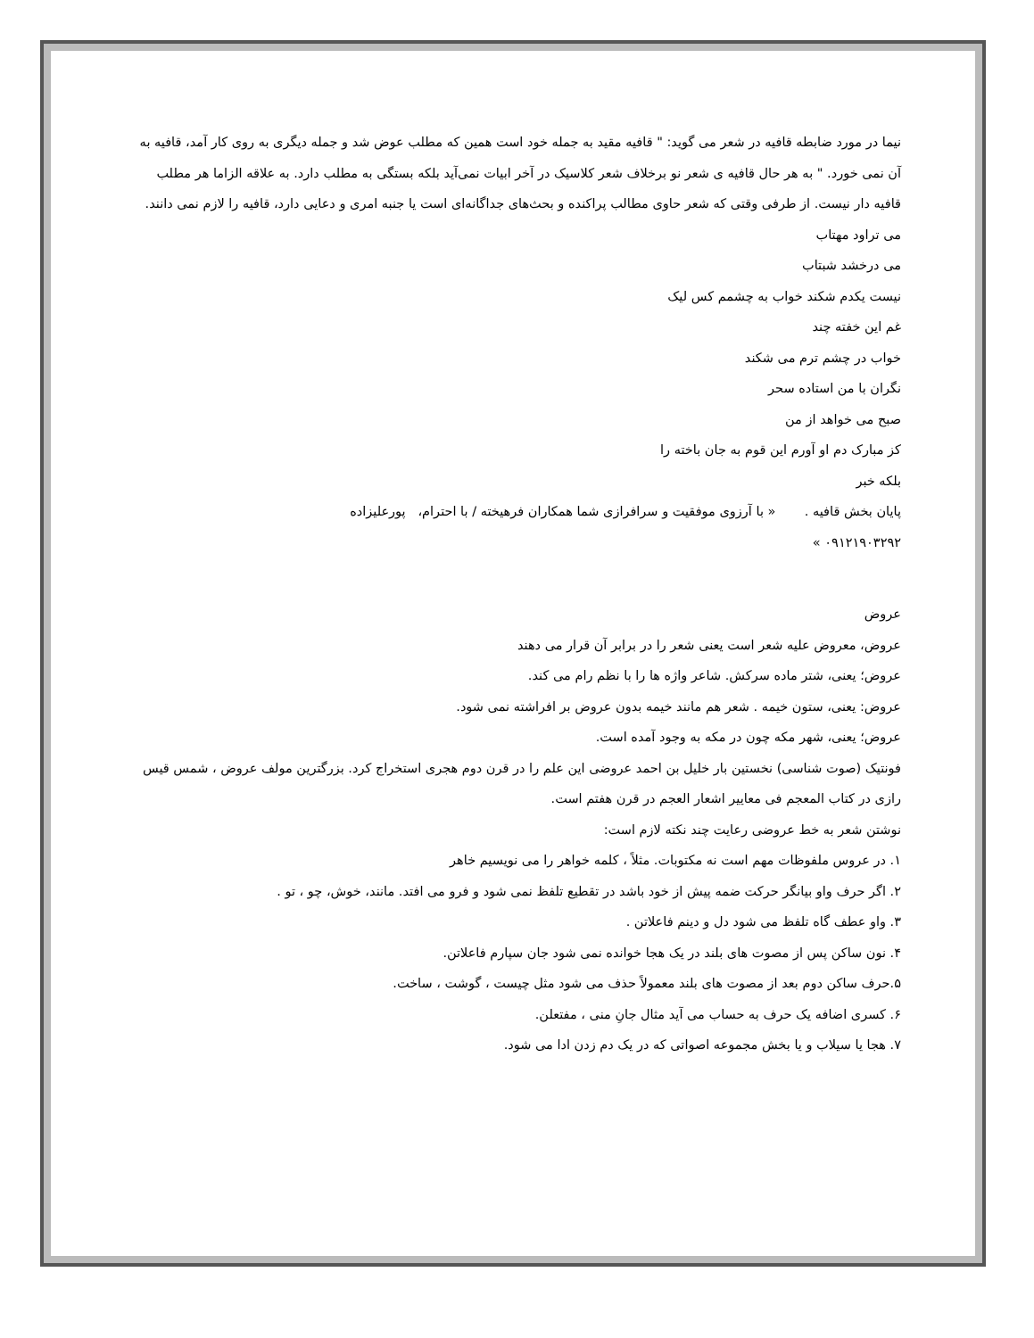نیما در مورد ضابطه قافیه در شعر می گوید: " قافیه مقید به جمله خود است همین که مطلب عوض شد و جمله دیگری به روی کار آمد، قافیه به آن نمی خورد. " به هر حال قافیه ی شعر نو برخلاف شعر کلاسیک در آخر ابیات نمی‌آید بلکه بستگی به مطلب دارد. به علاقه الزاما هر مطلب قافیه دار نیست. از طرفی وقتی که شعر حاوی مطالب پراکنده و بحث‌های جداگانه‌ای است یا جنبه امری و دعایی دارد، قافیه را لازم نمی دانند.
می تراود مهتاب
می درخشد شبتاب
نیست یکدم شکند خواب به چشمم کس لیک
غم این خفته چند
خواب در چشم ترم می شکند
نگران با من استاده سحر
صبح می خواهد از من
کز مبارک دم او آورم این قوم به جان باخته را
بلکه خبر
پایان بخش قافیه . « با آرزوی موفقیت و سرافرازی شما همکاران فرهیخته / با احترام، پورعلیزاده
۰۹۱۲۱۹۰۳۲۹۲ »
عروض
عروض، معروض علیه شعر است یعنی شعر را در برابر آن قرار می دهند
عروض؛ یعنی، شتر ماده سرکش. شاعر واژه ها را با نظم رام می کند.
عروض: یعنی، ستون خیمه . شعر هم مانند خیمه بدون عروض بر افراشته نمی شود.
عروض؛ یعنی، شهر مکه چون در مکه به وجود آمده است.
فونتیک (صوت شناسی) نخستین بار خلیل بن احمد عروضی این علم را در قرن دوم هجری استخراج کرد. بزرگترین مولف عروض ، شمس قیس رازی در کتاب المعجم فی معاییر اشعار العجم در قرن هفتم است.
نوشتن شعر به خط عروضی رعایت چند نکته لازم است:
۱. در عروس ملفوظات مهم است نه مکتوبات. مثلاً ، کلمه خواهر را می نویسیم خاهر
۲. اگر حرف واو بیانگر حرکت ضمه پیش از خود باشد در تقطیع تلفظ نمی شود و فرو می افتد. مانند، خوش، چو ، تو .
۳. واو عطف گاه تلفظ می شود دل و دینم فاعلاتن .
۴. نون ساکن پس از مصوت های بلند در یک هجا خوانده نمی شود جان سپارم فاعلاتن.
۵.حرف ساکن دوم بعد از مصوت های بلند معمولاً حذف می شود مثل چیست ، گوشت ، ساخت.
۶. کسری اضافه یک حرف به حساب می آید مثال جانِ منی ، مفتعلن.
۷. هجا یا سیلاب و یا بخش مجموعه اصواتی که در یک دم زدن ادا می شود.